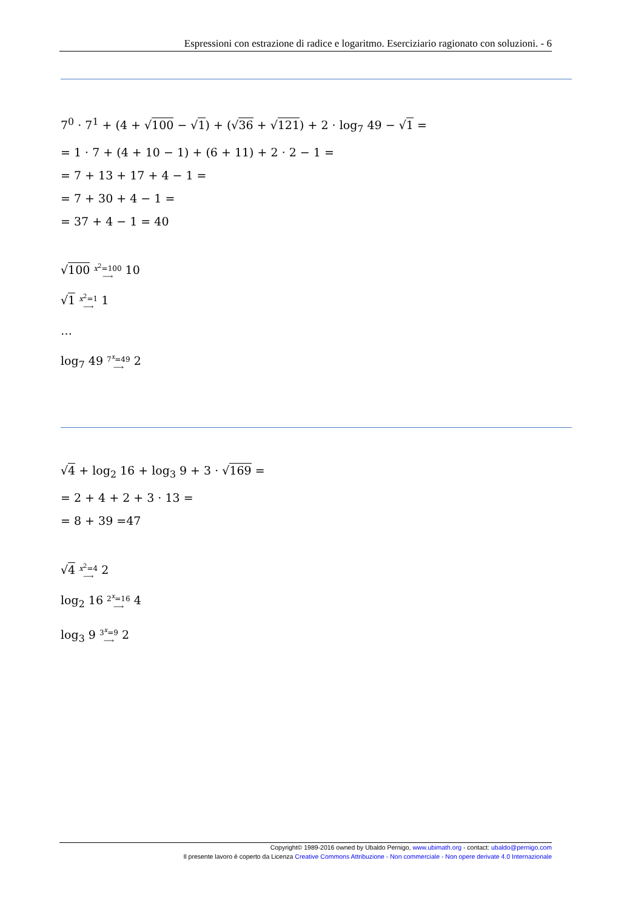Espressioni con estrazione di radice e logaritmo. Eserciziario ragionato con soluzioni. - 6
7<sup>0</sup> · 7<sup>1</sup> + (4 + √100 − √1) + (√36 + √121) + 2 · log<sub>7</sub> 49 − √1 =
= 1 · 7 + (4 + 10 − 1) + (6 + 11) + 2 · 2 − 1 =
= 7 + 13 + 17 + 4 − 1 =
= 7 + 30 + 4 − 1 =
= 37 + 4 − 1 = 40
√100 x<sup>2</sup>=100
⟶ 10
√1 x<sup>2</sup>=1
⟶ 1
…
log<sub>7</sub> 49 7<sup>x</sup>=49
⟶ 2
√4 + log<sub>2</sub> 16 + log<sub>3</sub> 9 + 3 · √169 =
= 2 + 4 + 2 + 3 · 13 =
= 8 + 39 =47
√4 x<sup>2</sup>=4
⟶ 2
log<sub>2</sub> 16 2<sup>x</sup>=16
⟶ 4
log<sub>3</sub> 9 3<sup>x</sup>=9
⟶ 2
Copyright© 1989-2016 owned by Ubaldo Pernigo, www.ubimath.org - contact: ubaldo@pernigo.com
Il presente lavoro è coperto da Licenza Creative Commons Attribuzione - Non commerciale - Non opere derivate 4.0 Internazionale